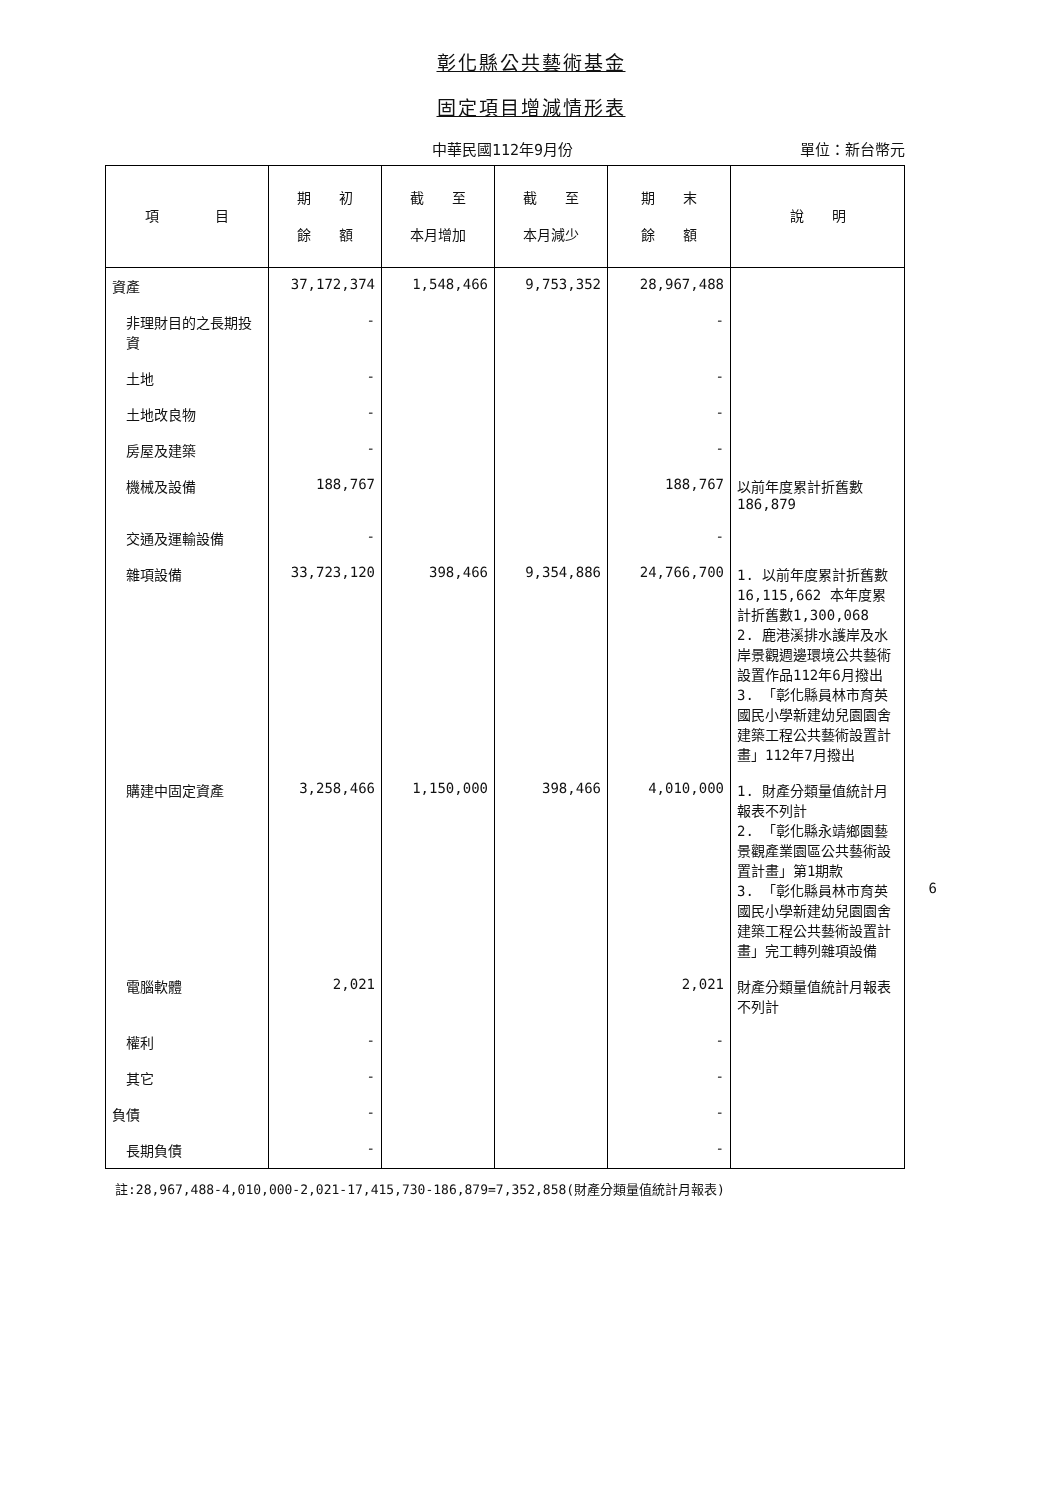彰化縣公共藝術基金
固定項目增減情形表
中華民國112年9月份 單位：新台幣元
| 項 目 | 期 初 餘 額 | 截 至 本月增加 | 截 至 本月減少 | 期 末 餘 額 | 說 明 |
| --- | --- | --- | --- | --- | --- |
| 資產 | 37,172,374 | 1,548,466 | 9,753,352 | 28,967,488 | |
| 非理財目的之長期投資 | - | | | - | |
| 土地 | - | | | - | |
| 土地改良物 | - | | | - | |
| 房屋及建築 | - | | | - | |
| 機械及設備 | 188,767 | | | 188,767 | 以前年度累計折舊數186,879 |
| 交通及運輸設備 | - | | | - | |
| 雜項設備 | 33,723,120 | 398,466 | 9,354,886 | 24,766,700 | 1. 以前年度累計折舊數16,115,662 本年度累計折舊數1,300,068 2. 鹿港溪排水護岸及水岸景觀週邊環境公共藝術設置作品112年6月撥出 3. 「彰化縣員林市育英國民小學新建幼兒園園舍建築工程公共藝術設置計畫」112年7月撥出 |
| 購建中固定資產 | 3,258,466 | 1,150,000 | 398,466 | 4,010,000 | 1. 財產分類量值統計月報表不列計 2. 「彰化縣永靖鄉園藝景觀產業園區公共藝術設置計畫」第1期款 3. 「彰化縣員林市育英國民小學新建幼兒園園舍建築工程公共藝術設置計畫」完工轉列雜項設備 |
| 電腦軟體 | 2,021 | | | 2,021 | 財產分類量值統計月報表不列計 |
| 權利 | - | | | - | |
| 其它 | - | | | - | |
| 負債 | - | | | - | |
| 長期負債 | - | | | - | |
註:28,967,488-4,010,000-2,021-17,415,730-186,879=7,352,858(財產分類量值統計月報表)
6